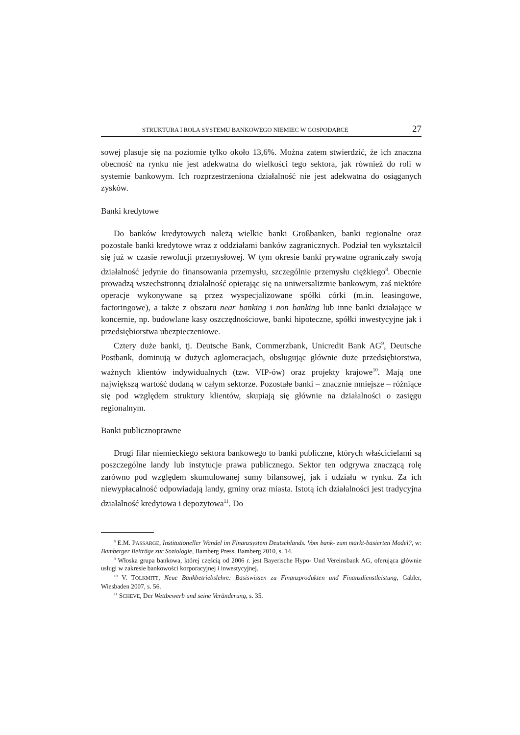STRUKTURA I ROLA SYSTEMU BANKOWEGO NIEMIEC W GOSPODARCE 27
sowej plasuje się na poziomie tylko około 13,6%. Można zatem stwierdzić, że ich znaczna obecność na rynku nie jest adekwatna do wielkości tego sektora, jak również do roli w systemie bankowym. Ich rozprzestrzeniona działalność nie jest adekwatna do osiąganych zysków.
Banki kredytowe
Do banków kredytowych należą wielkie banki Großbanken, banki regionalne oraz pozostałe banki kredytowe wraz z oddziałami banków zagranicznych. Podział ten wykształcił się już w czasie rewolucji przemysłowej. W tym okresie banki prywatne ograniczały swoją działalność jedynie do finansowania przemysłu, szczególnie przemysłu ciężkiego<sup>8</sup>. Obecnie prowadzą wszechstronną działalność opierając się na uniwersalizmie bankowym, zaś niektóre operacje wykonywane są przez wyspecjalizowane spółki córki (m.in. leasingowe, factoringowe), a także z obszaru near banking i non banking lub inne banki działające w koncernie, np. budowlane kasy oszczędnościowe, banki hipoteczne, spółki inwestycyjne jak i przedsiębiorstwa ubezpieczeniowe.
Cztery duże banki, tj. Deutsche Bank, Commerzbank, Unicredit Bank AG<sup>9</sup>, Deutsche Postbank, dominują w dużych aglomeracjach, obsługując głównie duże przedsiębiorstwa, ważnych klientów indywidualnych (tzw. VIP-ów) oraz projekty krajowe<sup>10</sup>. Mają one największą wartość dodaną w całym sektorze. Pozostałe banki – znacznie mniejsze – różniące się pod względem struktury klientów, skupiają się głównie na działalności o zasięgu regionalnym.
Banki publicznoprawne
Drugi filar niemieckiego sektora bankowego to banki publiczne, których właścicielami są poszczególne landy lub instytucje prawa publicznego. Sektor ten odgrywa znaczącą rolę zarówno pod względem skumulowanej sumy bilansowej, jak i udziału w rynku. Za ich niewypłacalność odpowiadają landy, gminy oraz miasta. Istotą ich działalności jest tradycyjna działalność kredytowa i depozytowa<sup>11</sup>. Do
<sup>8</sup> E.M. PASSARGE, Institutioneller Wandel im Finanzsystem Deutschlands. Vom bank- zum markt-basierten Model?, w: Bamberger Beiträge zur Soziologie, Bamberg Press, Bamberg 2010, s. 14.
<sup>9</sup> Włoska grupa bankowa, której częścią od 2006 r. jest Bayerische Hypo- Und Vereinsbank AG, oferująca głównie usługi w zakresie bankowości korporacyjnej i inwestycyjnej.
<sup>10</sup> V. TOLKMITT, Neue Bankbetriebslehre: Basiswissen zu Finanzprodukten und Finanzdienstleistung, Gabler, Wiesbaden 2007, s. 56.
<sup>11</sup> SCHEVE, Der Wettbewerb und seine Veränderung, s. 35.